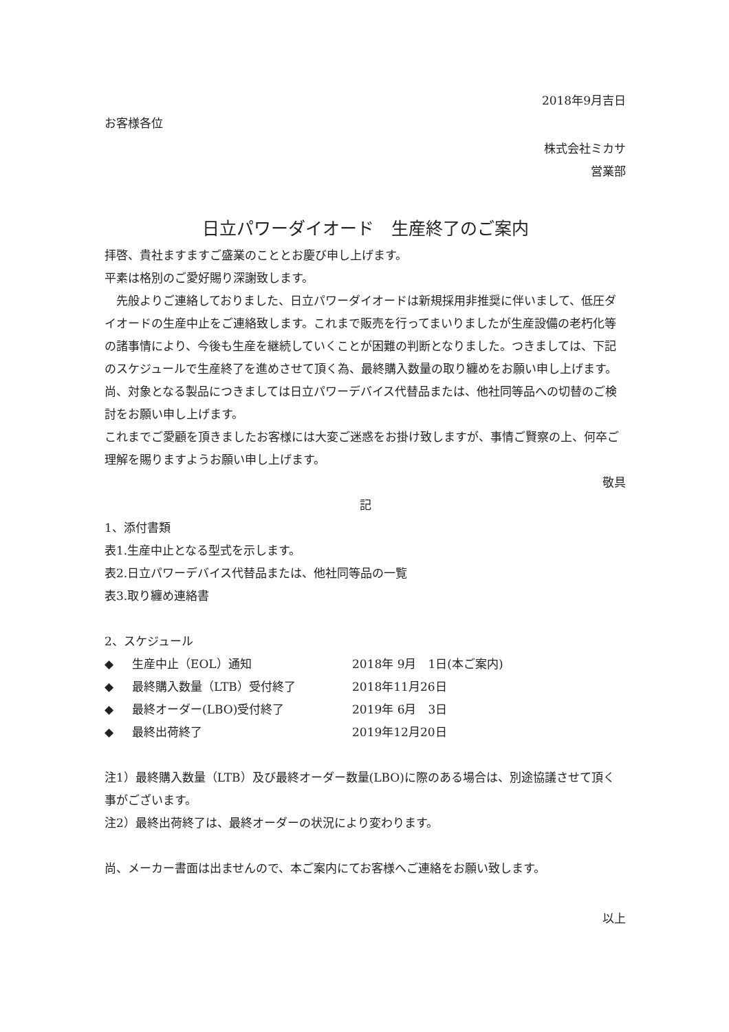2018年9月吉日
お客様各位
株式会社ミカサ
営業部
日立パワーダイオード　生産終了のご案内
拝啓、貴社ますますご盛業のこととお慶び申し上げます。
平素は格別のご愛好賜り深謝致します。
　先般よりご連絡しておりました、日立パワーダイオードは新規採用非推奨に伴いまして、低圧ダイオードの生産中止をご連絡致します。これまで販売を行ってまいりましたが生産設備の老朽化等の諸事情により、今後も生産を継続していくことが困難の判断となりました。つきましては、下記のスケジュールで生産終了を進めさせて頂く為、最終購入数量の取り纏めをお願い申し上げます。
尚、対象となる製品につきましては日立パワーデバイス代替品または、他社同等品への切替のご検討をお願い申し上げます。
これまでご愛顧を頂きましたお客様には大変ご迷惑をお掛け致しますが、事情ご賢察の上、何卒ご理解を賜りますようお願い申し上げます。
敬具
記
1、添付書類
表1.生産中止となる型式を示します。
表2.日立パワーデバイス代替品または、他社同等品の一覧
表3.取り纏め連絡書
2、スケジュール
◆ 生産中止（EOL）通知 2018年 9月　1日(本ご案内)
◆ 最終購入数量（LTB）受付終了 2018年11月26日
◆ 最終オーダー(LBO)受付終了 2019年 6月　3日
◆ 最終出荷終了 2019年12月20日
注1）最終購入数量（LTB）及び最終オーダー数量(LBO)に際のある場合は、別途協議させて頂く事がございます。
注2）最終出荷終了は、最終オーダーの状況により変わります。
尚、メーカー書面は出ませんので、本ご案内にてお客様へご連絡をお願い致します。
以上